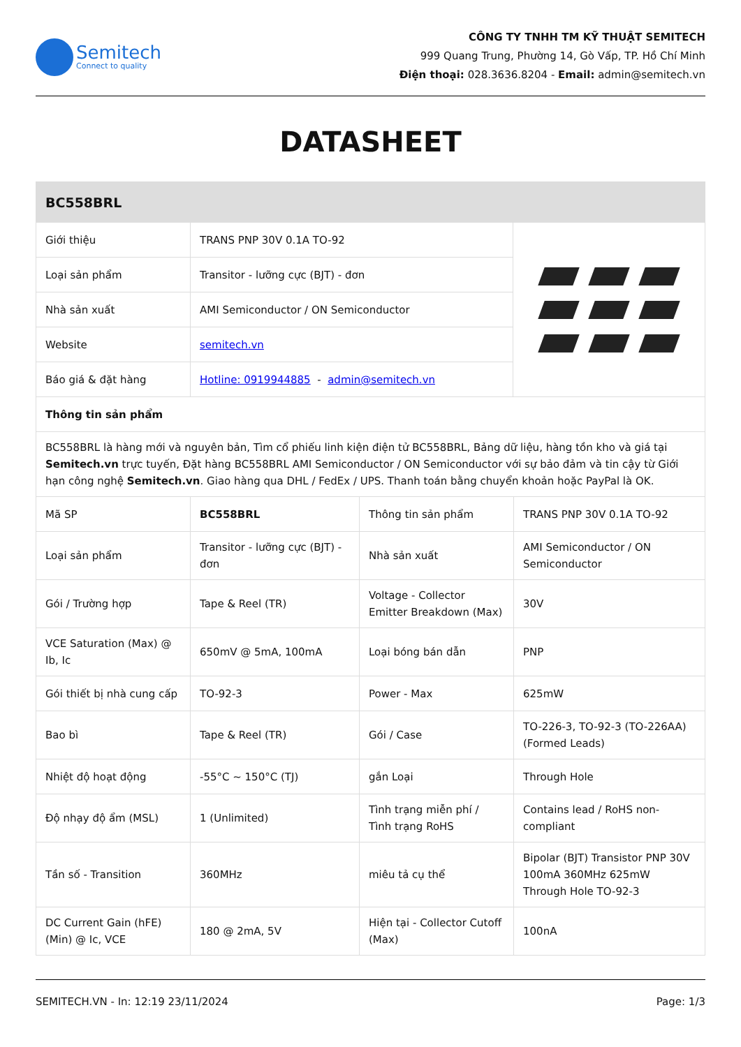Semitech
Connect to quality
CÔNG TY TNHH TM KỸ THUẬT SEMITECH
999 Quang Trung, Phường 14, Gò Vấp, TP. Hồ Chí Minh
Điện thoại: 028.3636.8204 - Email: admin@semitech.vn
DATASHEET
| BC558BRL | | |
| Giới thiệu | TRANS PNP 30V 0.1A TO-92 | |
| Loại sản phẩm | Transitor - lưỡng cực (BJT) - đơn | |
| Nhà sản xuất | AMI Semiconductor / ON Semiconductor | |
| Website | semitech.vn | |
| Báo giá & đặt hàng | Hotline: 0919944885 - admin@semitech.vn | |
| Thông tin sản phẩm | | |
| BC558BRL là hàng mới và nguyên bản, Tìm cổ phiếu linh kiện điện tử BC558BRL, Bảng dữ liệu, hàng tồn kho và giá tại Semitech.vn trực tuyến, Đặt hàng BC558BRL AMI Semiconductor / ON Semiconductor với sự bảo đảm và tin cậy từ Giới hạn công nghệ Semitech.vn . Giao hàng qua DHL / FedEx / UPS. Thanh toán bằng chuyển khoản hoặc PayPal là OK. | | |
| Mã SP | BC558BRL | Thông tin sản phẩm | TRANS PNP 30V 0.1A TO-92 |
| Loại sản phẩm | Transitor - lưỡng cực (BJT) - đơn | Nhà sản xuất | AMI Semiconductor / ON Semiconductor |
| Gói / Trường hợp | Tape & Reel (TR) | Voltage - Collector Emitter Breakdown (Max) | 30V |
| VCE Saturation (Max) @ Ib, Ic | 650mV @ 5mA, 100mA | Loại bóng bán dẫn | PNP |
| Gói thiết bị nhà cung cấp | TO-92-3 | Power - Max | 625mW |
| Bao bì | Tape & Reel (TR) | Gói / Case | TO-226-3, TO-92-3 (TO-226AA) (Formed Leads) |
| Nhiệt độ hoạt động | -55°C ~ 150°C (TJ) | gắn Loại | Through Hole |
| Độ nhạy độ ẩm (MSL) | 1 (Unlimited) | Tình trạng miễn phí / Tình trạng RoHS | Contains lead / RoHS non-compliant |
| Tần số - Transition | 360MHz | miêu tả cụ thể | Bipolar (BJT) Transistor PNP 30V 100mA 360MHz 625mW Through Hole TO-92-3 |
| DC Current Gain (hFE) (Min) @ Ic, VCE | 180 @ 2mA, 5V | Hiện tại - Collector Cutoff (Max) | 100nA |
SEMITECH.VN - In: 12:19 23/11/2024 Page: 1/3